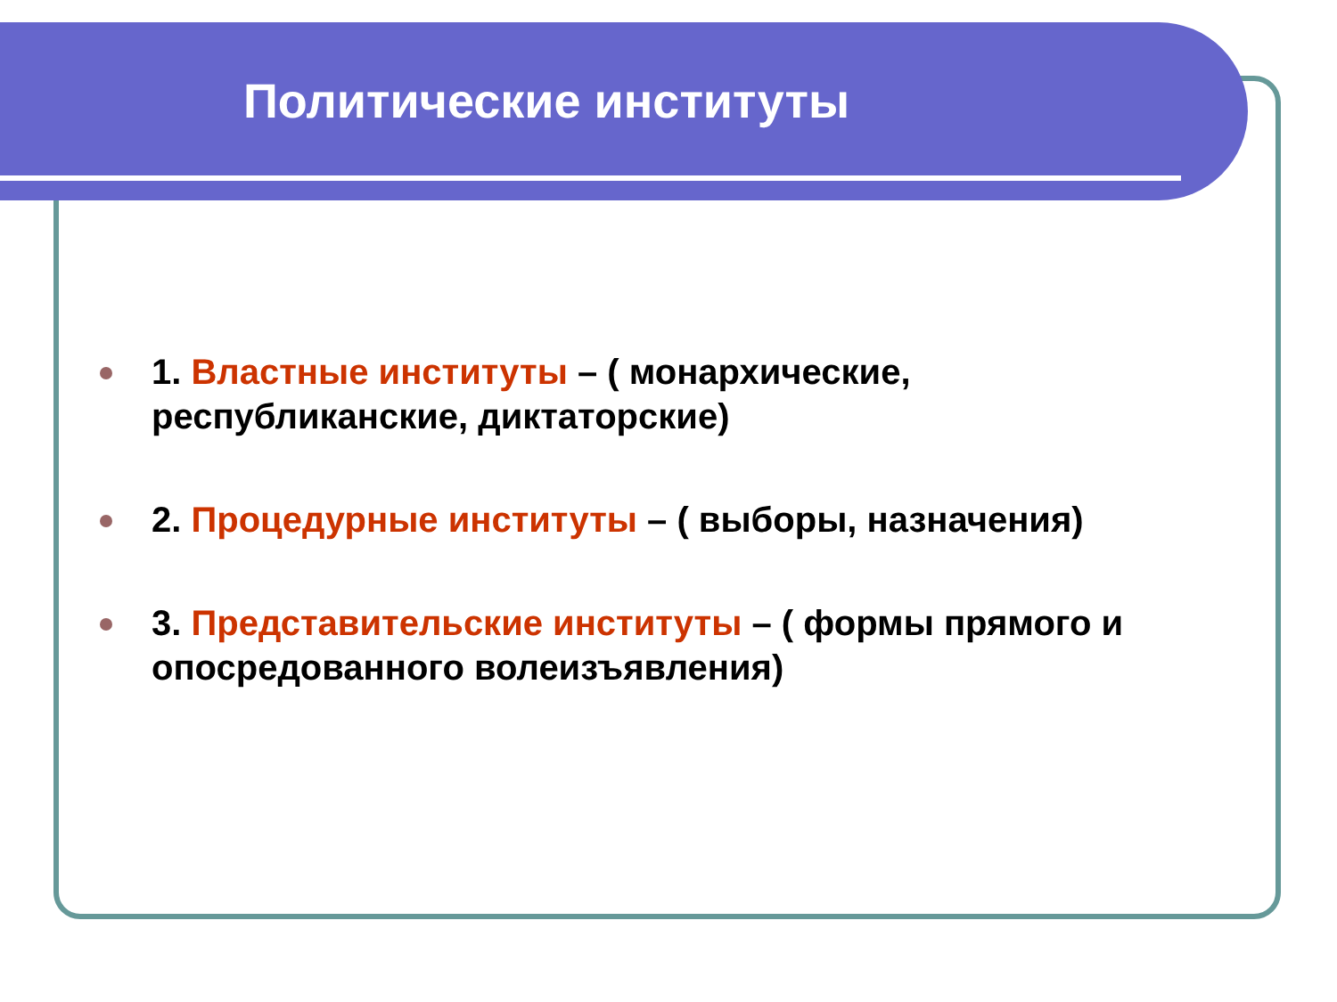Политические институты
1. Властные институты – ( монархические, республиканские, диктаторские)
2. Процедурные институты – ( выборы, назначения)
3. Представительские институты – ( формы прямого и опосредованного волеизъявления)